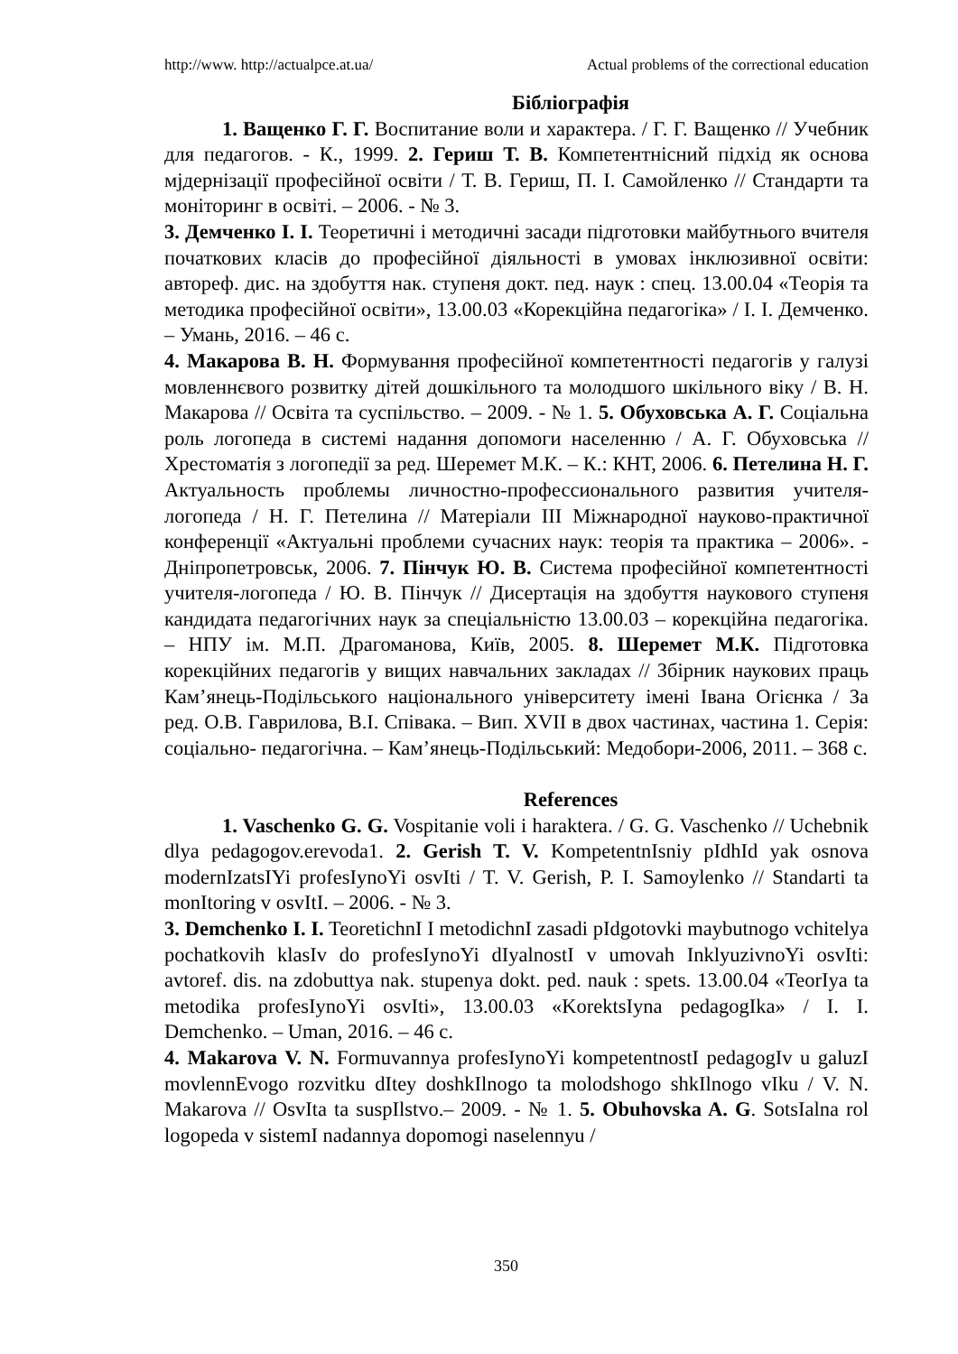http://www. http://actualpce.at.ua/ Actual problems of the correctional education
Бібліографія
1. Ващенко Г. Г. Воспитание воли и характера. / Г. Г. Ващенко // Учебник для педагогов. - К., 1999. 2. Гериш Т. В. Компетентнісний підхід як основа мјдернізації професійної освіти / Т. В. Гериш, П. І. Самойленко // Стандарти та моніторинг в освіті. – 2006. - № 3.
3. Демченко І. І. Теоретичні і методичні засади підготовки майбутнього вчителя початкових класів до професійної діяльності в умовах інклюзивної освіти: автореф. дис. на здобуття нак. ступеня докт. пед. наук : спец. 13.00.04 «Теорія та методика професійної освіти», 13.00.03 «Корекційна педагогіка» / І. І. Демченко. – Умань, 2016. – 46 с.
4. Макарова В. Н. Формування професійної компетентності педагогів у галузі мовленнєвого розвитку дітей дошкільного та молодшого шкільного віку / В. Н. Макарова // Освіта та суспільство. – 2009. - № 1. 5. Обуховська А. Г. Соціальна роль логопеда в системі надання допомоги населенню / А. Г. Обуховська // Хрестоматія з логопедії за ред. Шеремет М.К. – К.: КНТ, 2006. 6. Петелина Н. Г. Актуальность проблемы личностно-профессионального развития учителя-логопеда / Н. Г. Петелина // Матеріали ІІІ Міжнародної науково-практичної конференції «Актуальні проблеми сучасних наук: теорія та практика – 2006». - Дніпропетровськ, 2006. 7. Пінчук Ю. В. Система професійної компетентності учителя-логопеда / Ю. В. Пінчук // Дисертація на здобуття наукового ступеня кандидата педагогічних наук за спеціальністю 13.00.03 – корекційна педагогіка. – НПУ ім. М.П. Драгоманова, Київ, 2005. 8. Шеремет М.К. Підготовка корекційних педагогів у вищих навчальних закладах // Збірник наукових праць Кам’янець-Подільського національного університету імені Івана Огієнка / За ред. О.В. Гаврилова, В.І. Співака. – Вип. XVII в двох частинах, частина 1. Серія: соціально- педагогічна. – Кам’янець-Подільський: Медобори-2006, 2011. – 368 с.
References
1. Vaschenko G. G. Vospitanie voli i haraktera. / G. G. Vaschenko // Uchebnik dlya pedagogov.erevoda1. 2. Gerish T. V. KompetentnIsniy pIdhId yak osnova modernIzatsIYi profesIynoYi osvIti / T. V. Gerish, P. I. Samoylenko // Standarti ta monItoring v osvItI. – 2006. - № 3.
3. Demchenko I. I. TeoretichnI I metodichnI zasadi pIdgotovki maybutnogo vchitelya pochatkovih klasIv do profesIynoYi dIyalnostI v umovah InklyuzivnoYi osvIti: avtoref. dis. na zdobuttya nak. stupenya dokt. ped. nauk : spets. 13.00.04 «TeorIya ta metodika profesIynoYi osvIti», 13.00.03 «KorektsIyna pedagogIka» / I. I. Demchenko. – Uman, 2016. – 46 c.
4. Makarova V. N. Formuvannya profesIynoYi kompetentnostI pedagogIv u galuzI movlennEvogo rozvitku dItey doshkIlnogo ta molodshogo shkIlnogo vIku / V. N. Makarova // OsvIta ta suspIlstvo.– 2009. - № 1. 5. Obuhovska A. G. SotsIalna rol logopeda v sistemI nadannya dopomogi naselennyu /
350